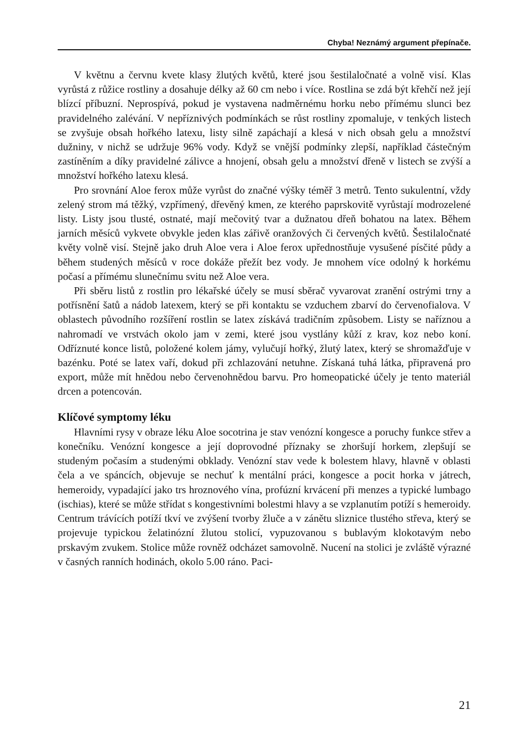Chyba! Neznámý argument přepínače.
V květnu a červnu kvete klasy žlutých květů, které jsou šestilaločnaté a volně visí. Klas vyrůstá z růžice rostliny a dosahuje délky až 60 cm nebo i více. Rostlina se zdá být křehčí než její blízcí příbuzní. Neprospívá, pokud je vystavena nadměrnému horku nebo přímému slunci bez pravidelného zalévání. V nepříznivých podmínkách se růst rostliny zpomaluje, v tenkých listech se zvyšuje obsah hořkého latexu, listy silně zapáchají a klesá v nich obsah gelu a množství dužniny, v nichž se udržuje 96% vody. Když se vnější podmínky zlepší, například částečným zastíněním a díky pravidelné zálivce a hnojení, obsah gelu a množství dřeně v listech se zvýší a množství hořkého latexu klesá.
Pro srovnání Aloe ferox může vyrůst do značné výšky téměř 3 metrů. Tento sukulentní, vždy zelený strom má těžký, vzpřímený, dřevěný kmen, ze kterého paprskovitě vyrůstají modrozelené listy. Listy jsou tlusté, ostnaté, mají mečovitý tvar a dužnatou dřeň bohatou na latex. Během jarních měsíců vykvete obvykle jeden klas zářivě oranžových či červených květů. Šestilaločnaté květy volně visí. Stejně jako druh Aloe vera i Aloe ferox upřednostňuje vysušené písčité půdy a během studených měsíců v roce dokáže přežít bez vody. Je mnohem více odolný k horkému počasí a přímému slunečnímu svitu než Aloe vera.
Při sběru listů z rostlin pro lékařské účely se musí sběrač vyvarovat zranění ostrými trny a potřísnění šatů a nádob latexem, který se při kontaktu se vzduchem zbarví do červenofialova. V oblastech původního rozšíření rostlin se latex získává tradičním způsobem. Listy se naříznou a nahromadí ve vrstvách okolo jam v zemi, které jsou vystlány kůží z krav, koz nebo koní. Odříznuté konce listů, položené kolem jámy, vylučují hořký, žlutý latex, který se shromažďuje v bazénku. Poté se latex vaří, dokud při zchlazování netuhne. Získaná tuhá látka, připravená pro export, může mít hnědou nebo červenohnědou barvu. Pro homeopatické účely je tento materiál drcen a potencován.
Klíčové symptomy léku
Hlavními rysy v obraze léku Aloe socotrina je stav venózní kongesce a poruchy funkce střev a konečníku. Venózní kongesce a její doprovodné příznaky se zhoršují horkem, zlepšují se studeným počasím a studenými obklady. Venózní stav vede k bolestem hlavy, hlavně v oblasti čela a ve spáncích, objevuje se nechuť k mentální práci, kongesce a pocit horka v játrech, hemeroidy, vypadající jako trs hroznového vína, profúzní krvácení při menzes a typické lumbago (ischias), které se může střídat s kongestivními bolestmi hlavy a se vzplanutím potíží s hemeroidy. Centrum trávících potíží tkví ve zvýšení tvorby žluče a v zánětu sliznice tlustého střeva, který se projevuje typickou želatinózní žlutou stolicí, vypuzovanou s bublavým klokotavým nebo prskavým zvukem. Stolice může rovněž odcházet samovolně. Nucení na stolici je zvláště výrazné v časných ranních hodinách, okolo 5.00 ráno. Paci-
21